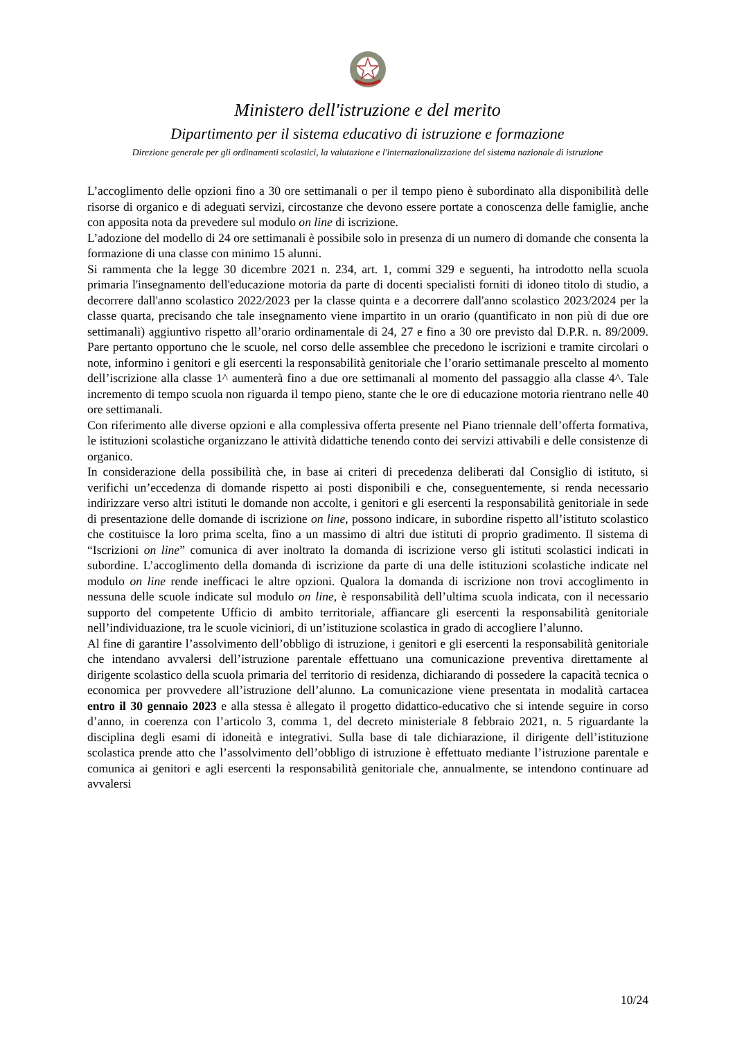Ministero dell'istruzione e del merito
Dipartimento per il sistema educativo di istruzione e formazione
Direzione generale per gli ordinamenti scolastici, la valutazione e l'internazionalizzazione del sistema nazionale di istruzione
L’accoglimento delle opzioni fino a 30 ore settimanali o per il tempo pieno è subordinato alla disponibilità delle risorse di organico e di adeguati servizi, circostanze che devono essere portate a conoscenza delle famiglie, anche con apposita nota da prevedere sul modulo on line di iscrizione.
L’adozione del modello di 24 ore settimanali è possibile solo in presenza di un numero di domande che consenta la formazione di una classe con minimo 15 alunni.
Si rammenta che la legge 30 dicembre 2021 n. 234, art. 1, commi 329 e seguenti, ha introdotto nella scuola primaria l'insegnamento dell'educazione motoria da parte di docenti specialisti forniti di idoneo titolo di studio, a decorrere dall'anno scolastico 2022/2023 per la classe quinta e a decorrere dall'anno scolastico 2023/2024 per la classe quarta, precisando che tale insegnamento viene impartito in un orario (quantificato in non più di due ore settimanali) aggiuntivo rispetto all’orario ordinamentale di 24, 27 e fino a 30 ore previsto dal D.P.R. n. 89/2009. Pare pertanto opportuno che le scuole, nel corso delle assemblee che precedono le iscrizioni e tramite circolari o note, informino i genitori e gli esercenti la responsabilità genitoriale che l’orario settimanale prescelto al momento dell’iscrizione alla classe 1^ aumenterà fino a due ore settimanali al momento del passaggio alla classe 4^. Tale incremento di tempo scuola non riguarda il tempo pieno, stante che le ore di educazione motoria rientrano nelle 40 ore settimanali.
Con riferimento alle diverse opzioni e alla complessiva offerta presente nel Piano triennale dell’offerta formativa, le istituzioni scolastiche organizzano le attività didattiche tenendo conto dei servizi attivabili e delle consistenze di organico.
In considerazione della possibilità che, in base ai criteri di precedenza deliberati dal Consiglio di istituto, si verifichi un’eccedenza di domande rispetto ai posti disponibili e che, conseguentemente, si renda necessario indirizzare verso altri istituti le domande non accolte, i genitori e gli esercenti la responsabilità genitoriale in sede di presentazione delle domande di iscrizione on line, possono indicare, in subordine rispetto all’istituto scolastico che costituisce la loro prima scelta, fino a un massimo di altri due istituti di proprio gradimento. Il sistema di “Iscrizioni on line” comunica di aver inoltrato la domanda di iscrizione verso gli istituti scolastici indicati in subordine. L’accoglimento della domanda di iscrizione da parte di una delle istituzioni scolastiche indicate nel modulo on line rende inefficaci le altre opzioni. Qualora la domanda di iscrizione non trovi accoglimento in nessuna delle scuole indicate sul modulo on line, è responsabilità dell’ultima scuola indicata, con il necessario supporto del competente Ufficio di ambito territoriale, affiancare gli esercenti la responsabilità genitoriale nell’individuazione, tra le scuole viciniori, di un’istituzione scolastica in grado di accogliere l’alunno.
Al fine di garantire l’assolvimento dell’obbligo di istruzione, i genitori e gli esercenti la responsabilità genitoriale che intendano avvalersi dell’istruzione parentale effettuano una comunicazione preventiva direttamente al dirigente scolastico della scuola primaria del territorio di residenza, dichiarando di possedere la capacità tecnica o economica per provvedere all’istruzione dell’alunno. La comunicazione viene presentata in modalità cartacea entro il 30 gennaio 2023 e alla stessa è allegato il progetto didattico-educativo che si intende seguire in corso d’anno, in coerenza con l’articolo 3, comma 1, del decreto ministeriale 8 febbraio 2021, n. 5 riguardante la disciplina degli esami di idoneità e integrativi. Sulla base di tale dichiarazione, il dirigente dell’istituzione scolastica prende atto che l’assolvimento dell’obbligo di istruzione è effettuato mediante l’istruzione parentale e comunica ai genitori e agli esercenti la responsabilità genitoriale che, annualmente, se intendono continuare ad avvalersi
10/24